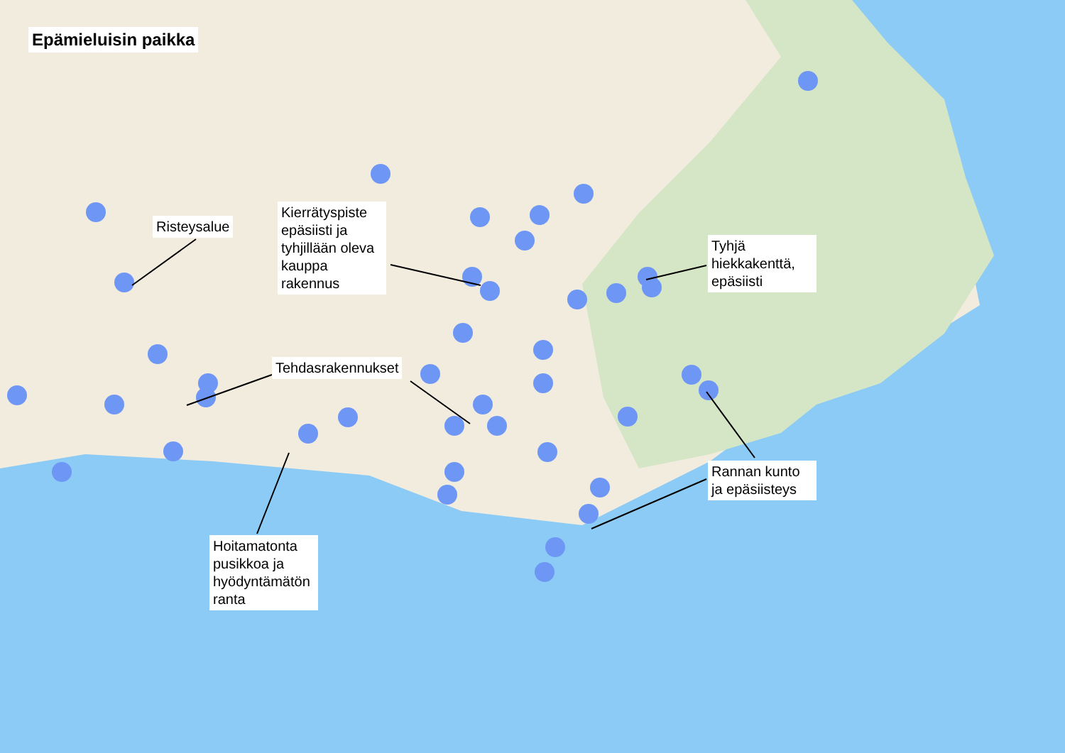Epämieluisin paikka
Risteysalue
Kierrätyspiste epäsiisti ja tyhjillään oleva kauppa rakennus
Tyhjä hiekkakenttä, epäsiisti
Tehdasrakennukset
Hoitamatonta pusikkoa ja hyödyntämätön ranta
Rannan kunto ja epäsiisteys